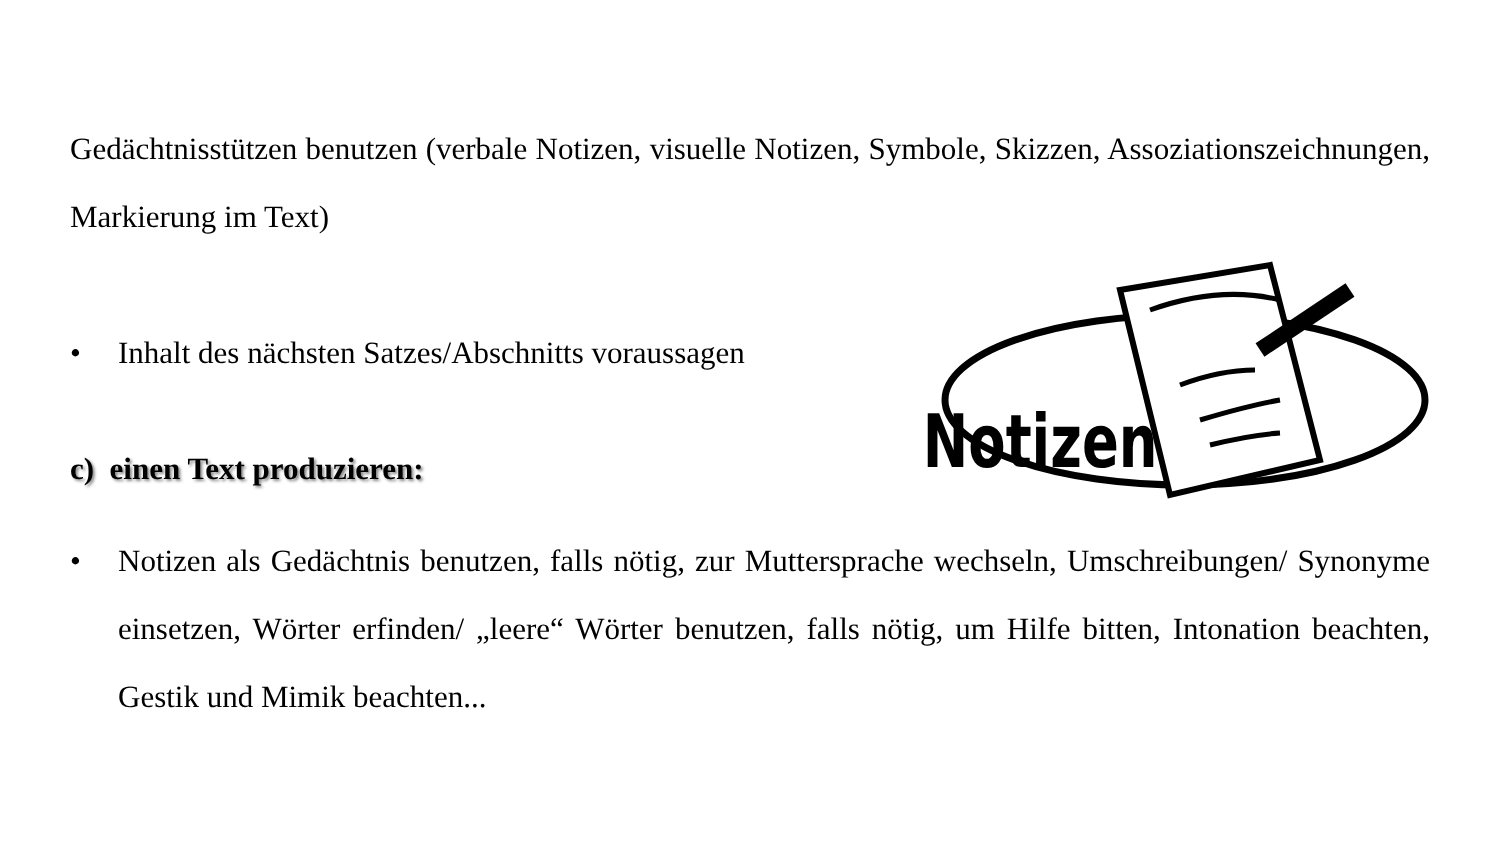Notizen
Gedächtnisstützen benutzen (verbale Notizen, visuelle Notizen, Symbole, Skizzen, Assoziationszeichnungen, Markierung im Text)
• Inhalt des nächsten Satzes/Abschnitts voraussagen
c) einen Text produzieren:
• Notizen als Gedächtnis benutzen, falls nötig, zur Muttersprache wechseln, Umschreibungen/ Synonyme einsetzen, Wörter erfinden/ „leere“ Wörter benutzen, falls nötig, um Hilfe bitten, Intonation beachten, Gestik und Mimik beachten...